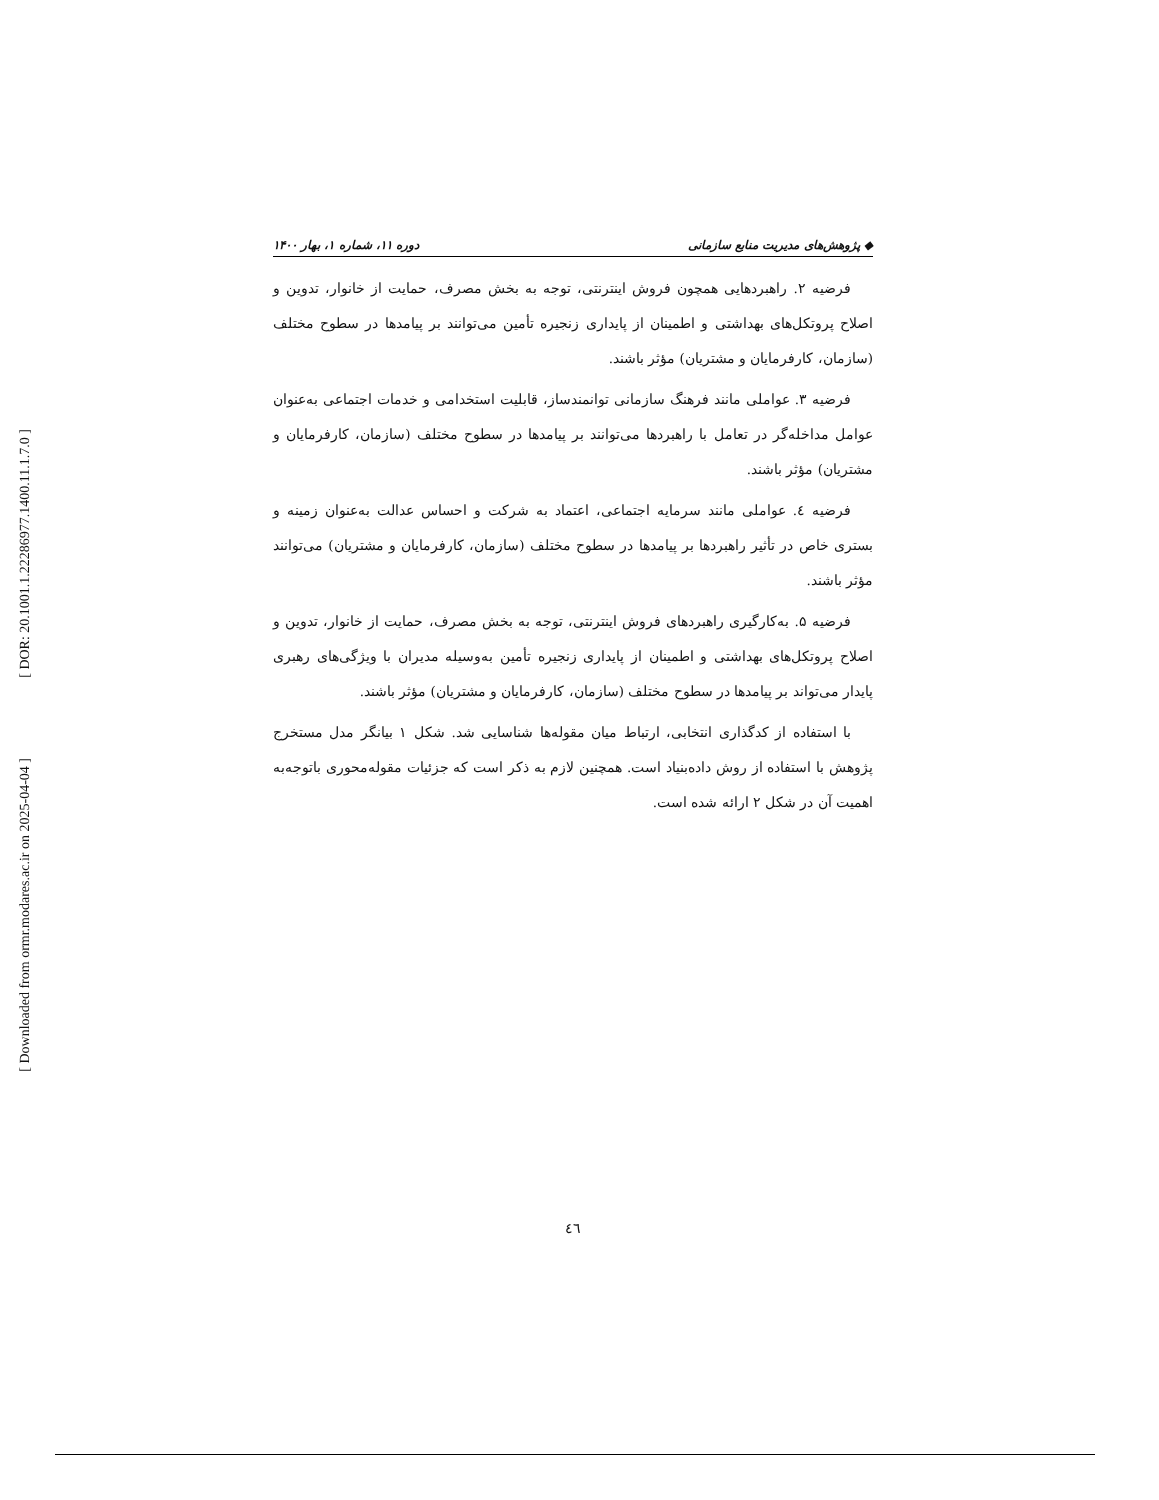[ DOR: 20.1001.1.22286977.1400.11.1.7.0 ]
[ Downloaded from ormr.modares.ac.ir on 2025-04-04 ]
◆ پژوهش‌های مدیریت منابع سازمانی دوره ۱۱، شماره ۱، بهار ۱۴۰۰
فرضیه ۲. راهبردهایی همچون فروش اینترنتی، توجه به بخش مصرف، حمایت از خانوار، تدوین و اصلاح پروتکل‌های بهداشتی و اطمینان از پایداری زنجیره تأمین می‌توانند بر پیامدها در سطوح مختلف (سازمان، کارفرمایان و مشتریان) مؤثر باشند.
فرضیه ۳. عواملی مانند فرهنگ سازمانی توانمندساز، قابلیت استخدامی و خدمات اجتماعی به‌عنوان عوامل مداخله‌گر در تعامل با راهبردها می‌توانند بر پیامدها در سطوح مختلف (سازمان، کارفرمایان و مشتریان) مؤثر باشند.
فرضیه ٤. عواملی مانند سرمایه اجتماعی، اعتماد به شرکت و احساس عدالت به‌عنوان زمینه و بستری خاص در تأثیر راهبردها بر پیامدها در سطوح مختلف (سازمان، کارفرمایان و مشتریان) می‌توانند مؤثر باشند.
فرضیه ۵. به‌کارگیری راهبردهای فروش اینترنتی، توجه به بخش مصرف، حمایت از خانوار، تدوین و اصلاح پروتکل‌های بهداشتی و اطمینان از پایداری زنجیره تأمین به‌وسیله مدیران با ویژگی‌های رهبری پایدار می‌تواند بر پیامدها در سطوح مختلف (سازمان، کارفرمایان و مشتریان) مؤثر باشند.
با استفاده از کدگذاری انتخابی، ارتباط میان مقوله‌ها شناسایی شد. شکل ۱ بیانگر مدل مستخرج پژوهش با استفاده از روش داده‌بنیاد است. همچنین لازم به ذکر است که جزئیات مقوله‌محوری باتوجه‌به اهمیت آن در شکل ۲ ارائه شده است.
٤٦